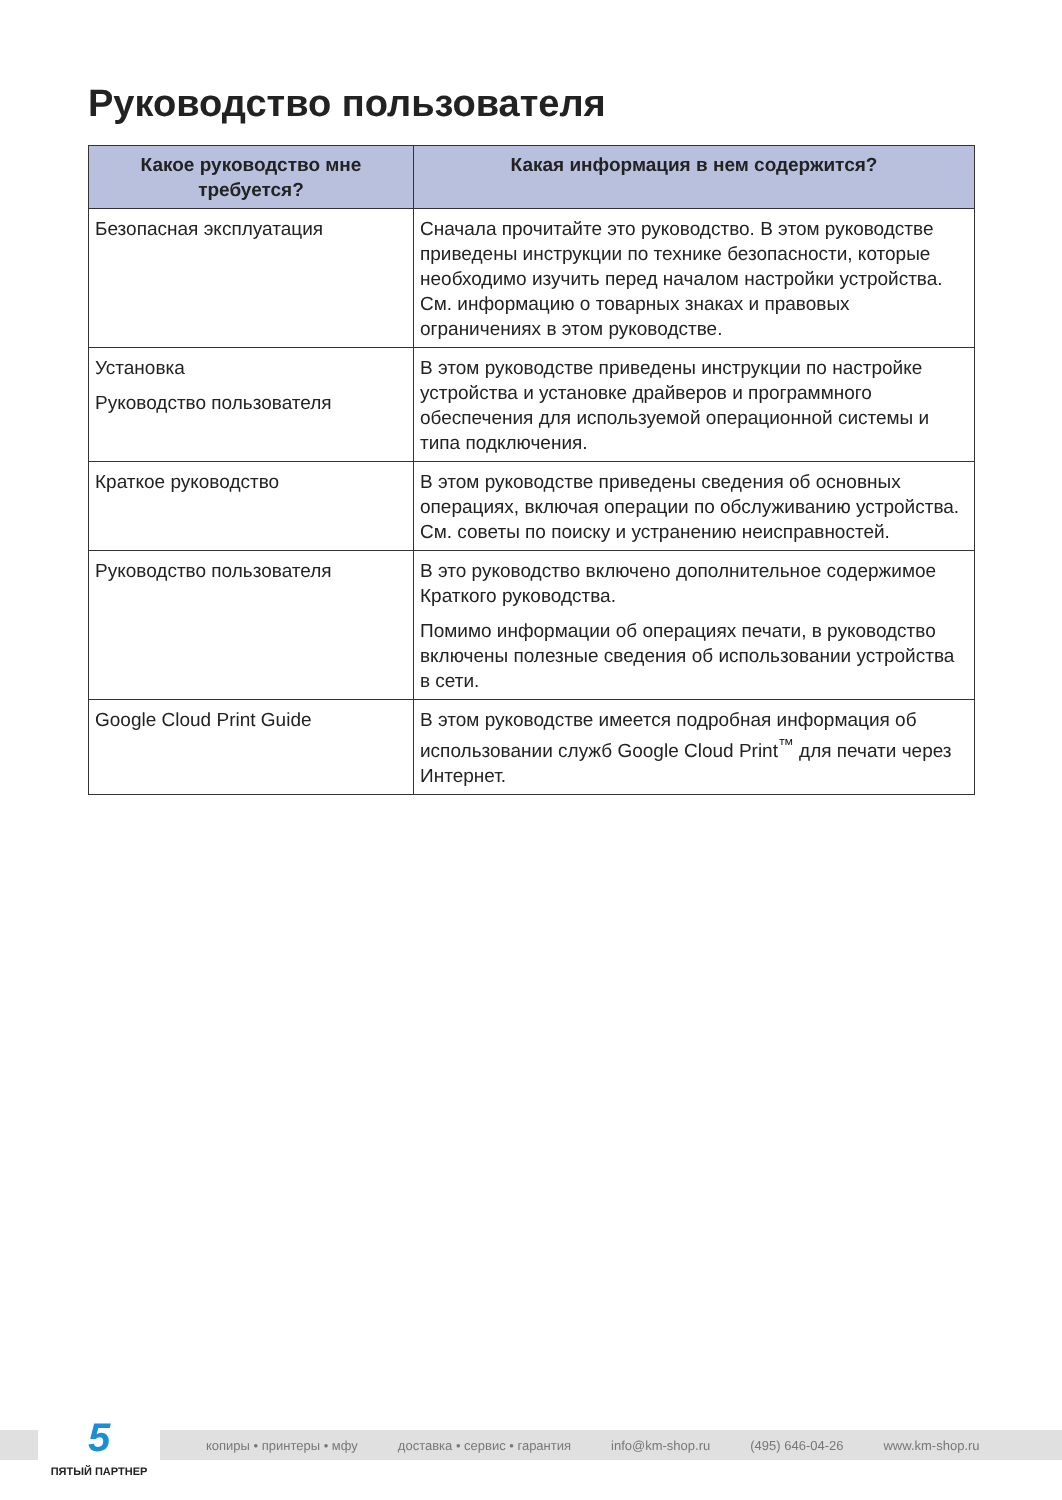Руководство пользователя
| Какое руководство мне требуется? | Какая информация в нем содержится? |
| --- | --- |
| Безопасная эксплуатация | Сначала прочитайте это руководство. В этом руководстве приведены инструкции по технике безопасности, которые необходимо изучить перед началом настройки устройства. См. информацию о товарных знаках и правовых ограничениях в этом руководстве. |
| Установка Руководство пользователя | В этом руководстве приведены инструкции по настройке устройства и установке драйверов и программного обеспечения для используемой операционной системы и типа подключения. |
| Краткое руководство | В этом руководстве приведены сведения об основных операциях, включая операции по обслуживанию устройства. См. советы по поиску и устранению неисправностей. |
| Руководство пользователя | В это руководство включено дополнительное содержимое Краткого руководства. Помимо информации об операциях печати, в руководство включены полезные сведения об использовании устройства в сети. |
| Google Cloud Print Guide | В этом руководстве имеется подробная информация об использовании служб Google Cloud Print<sup>™</sup> для печати через Интернет. |
копиры • принтеры • мфу доставка • сервис • гарантия info@km-shop.ru (495) 646-04-26 www.km-shop.ru
5
ПЯТЫЙ ПАРТНЕР